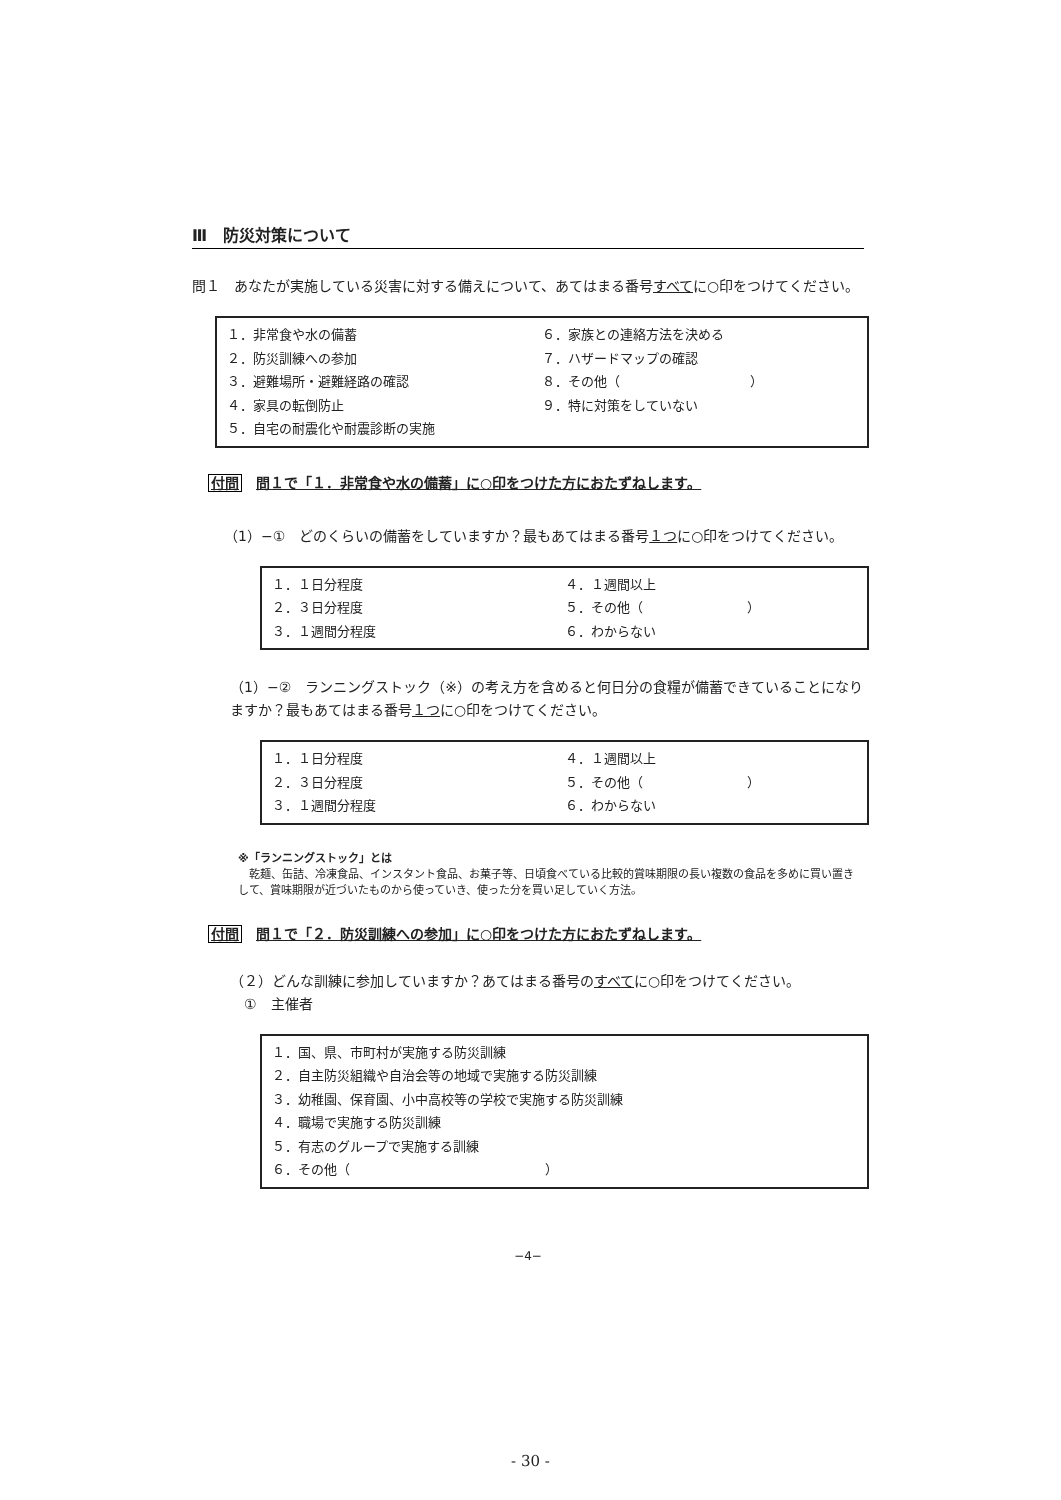Ⅲ　防災対策について
問１　あなたが実施している災害に対する備えについて、あてはまる番号すべてに○印をつけてください。
１．非常食や水の備蓄
２．防災訓練への参加
３．避難場所・避難経路の確認
４．家具の転倒防止
５．自宅の耐震化や耐震診断の実施
６．家族との連絡方法を決める
７．ハザードマップの確認
８．その他（　　　　　　　　　　）
９．特に対策をしていない
付問 問１で「１．非常食や水の備蓄」に○印をつけた方におたずねします。
（1）−①　どのくらいの備蓄をしていますか？最もあてはまる番号１つに○印をつけてください。
１．１日分程度
２．３日分程度
３．１週間分程度
４．１週間以上
５．その他（　　　　　　　　）
６．わからない
（1）−②　ランニングストック（※）の考え方を含めると何日分の食糧が備蓄できていることになりますか？最もあてはまる番号１つに○印をつけてください。
１．１日分程度
２．３日分程度
３．１週間分程度
４．１週間以上
５．その他（　　　　　　　　）
６．わからない
※「ランニングストック」とは
　乾麺、缶詰、冷凍食品、インスタント食品、お菓子等、日頃食べている比較的賞味期限の長い複数の食品を多めに買い置きして、賞味期限が近づいたものから使っていき、使った分を買い足していく方法。
付問 問１で「２．防災訓練への参加」に○印をつけた方におたずねします。
（２）どんな訓練に参加していますか？あてはまる番号のすべてに○印をつけてください。
　①　主催者
１．国、県、市町村が実施する防災訓練
２．自主防災組織や自治会等の地域で実施する防災訓練
３．幼稚園、保育園、小中高校等の学校で実施する防災訓練
４．職場で実施する防災訓練
５．有志のグループで実施する訓練
６．その他（　　　　　　　　　　　　　　　）
−4−
- 30 -